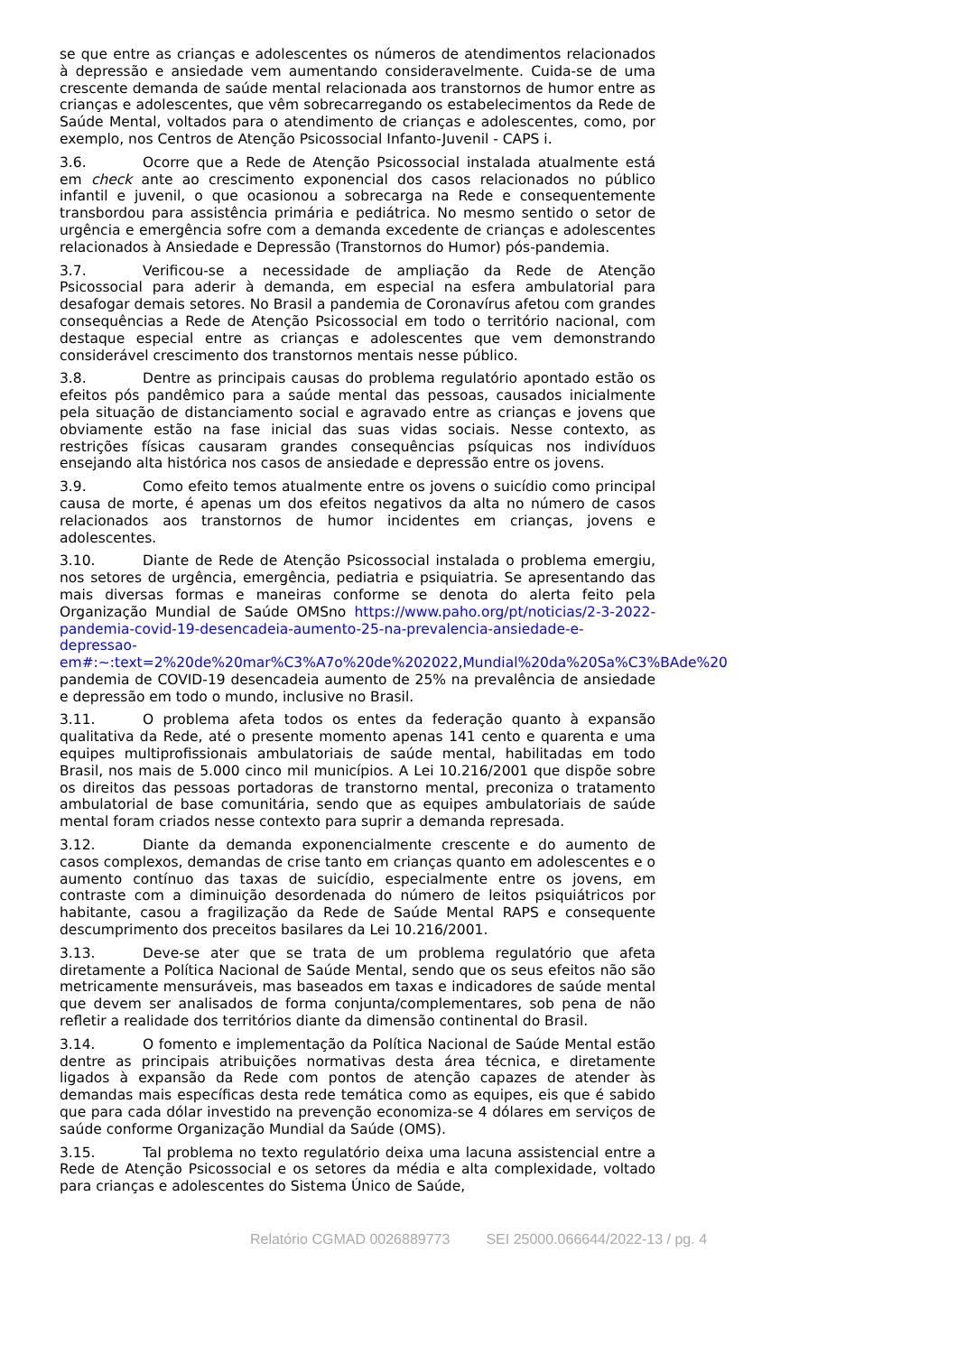se que entre as crianças e adolescentes os números de atendimentos relacionados à depressão e ansiedade vem aumentando consideravelmente. Cuida-se de uma crescente demanda de saúde mental relacionada aos transtornos de humor entre as crianças e adolescentes, que vêm sobrecarregando os estabelecimentos da Rede de Saúde Mental, voltados para o atendimento de crianças e adolescentes, como, por exemplo, nos Centros de Atenção Psicossocial Infanto-Juvenil - CAPS i.
3.6. Ocorre que a Rede de Atenção Psicossocial instalada atualmente está em check ante ao crescimento exponencial dos casos relacionados no público infantil e juvenil, o que ocasionou a sobrecarga na Rede e consequentemente transbordou para assistência primária e pediátrica. No mesmo sentido o setor de urgência e emergência sofre com a demanda excedente de crianças e adolescentes relacionados à Ansiedade e Depressão (Transtornos do Humor) pós-pandemia.
3.7. Verificou-se a necessidade de ampliação da Rede de Atenção Psicossocial para aderir à demanda, em especial na esfera ambulatorial para desafogar demais setores. No Brasil a pandemia de Coronavírus afetou com grandes consequências a Rede de Atenção Psicossocial em todo o território nacional, com destaque especial entre as crianças e adolescentes que vem demonstrando considerável crescimento dos transtornos mentais nesse público.
3.8. Dentre as principais causas do problema regulatório apontado estão os efeitos pós pandêmico para a saúde mental das pessoas, causados inicialmente pela situação de distanciamento social e agravado entre as crianças e jovens que obviamente estão na fase inicial das suas vidas sociais. Nesse contexto, as restrições físicas causaram grandes consequências psíquicas nos indivíduos ensejando alta histórica nos casos de ansiedade e depressão entre os jovens.
3.9. Como efeito temos atualmente entre os jovens o suicídio como principal causa de morte, é apenas um dos efeitos negativos da alta no número de casos relacionados aos transtornos de humor incidentes em crianças, jovens e adolescentes.
3.10. Diante de Rede de Atenção Psicossocial instalada o problema emergiu, nos setores de urgência, emergência, pediatria e psiquiatria. Se apresentando das mais diversas formas e maneiras conforme se denota do alerta feito pela Organização Mundial de Saúde OMSno https://www.paho.org/pt/noticias/2-3-2022-pandemia-covid-19-desencadeia-aumento-25-na-prevalencia-ansiedade-e-depressao-em#:~:text=2%20de%20mar%C3%A7o%20de%202022,Mundial%20da%20Sa%C3%BAde%20 pandemia de COVID-19 desencadeia aumento de 25% na prevalência de ansiedade e depressão em todo o mundo, inclusive no Brasil.
3.11. O problema afeta todos os entes da federação quanto à expansão qualitativa da Rede, até o presente momento apenas 141 cento e quarenta e uma equipes multiprofissionais ambulatoriais de saúde mental, habilitadas em todo Brasil, nos mais de 5.000 cinco mil municípios. A Lei 10.216/2001 que dispõe sobre os direitos das pessoas portadoras de transtorno mental, preconiza o tratamento ambulatorial de base comunitária, sendo que as equipes ambulatoriais de saúde mental foram criados nesse contexto para suprir a demanda represada.
3.12. Diante da demanda exponencialmente crescente e do aumento de casos complexos, demandas de crise tanto em crianças quanto em adolescentes e o aumento contínuo das taxas de suicídio, especialmente entre os jovens, em contraste com a diminuição desordenada do número de leitos psiquiátricos por habitante, casou a fragilização da Rede de Saúde Mental RAPS e consequente descumprimento dos preceitos basilares da Lei 10.216/2001.
3.13. Deve-se ater que se trata de um problema regulatório que afeta diretamente a Política Nacional de Saúde Mental, sendo que os seus efeitos não são metricamente mensuráveis, mas baseados em taxas e indicadores de saúde mental que devem ser analisados de forma conjunta/complementares, sob pena de não refletir a realidade dos territórios diante da dimensão continental do Brasil.
3.14. O fomento e implementação da Política Nacional de Saúde Mental estão dentre as principais atribuições normativas desta área técnica, e diretamente ligados à expansão da Rede com pontos de atenção capazes de atender às demandas mais específicas desta rede temática como as equipes, eis que é sabido que para cada dólar investido na prevenção economiza-se 4 dólares em serviços de saúde conforme Organização Mundial da Saúde (OMS).
3.15. Tal problema no texto regulatório deixa uma lacuna assistencial entre a Rede de Atenção Psicossocial e os setores da média e alta complexidade, voltado para crianças e adolescentes do Sistema Único de Saúde,
Relatório CGMAD 0026889773 SEI 25000.066644/2022-13 / pg. 4